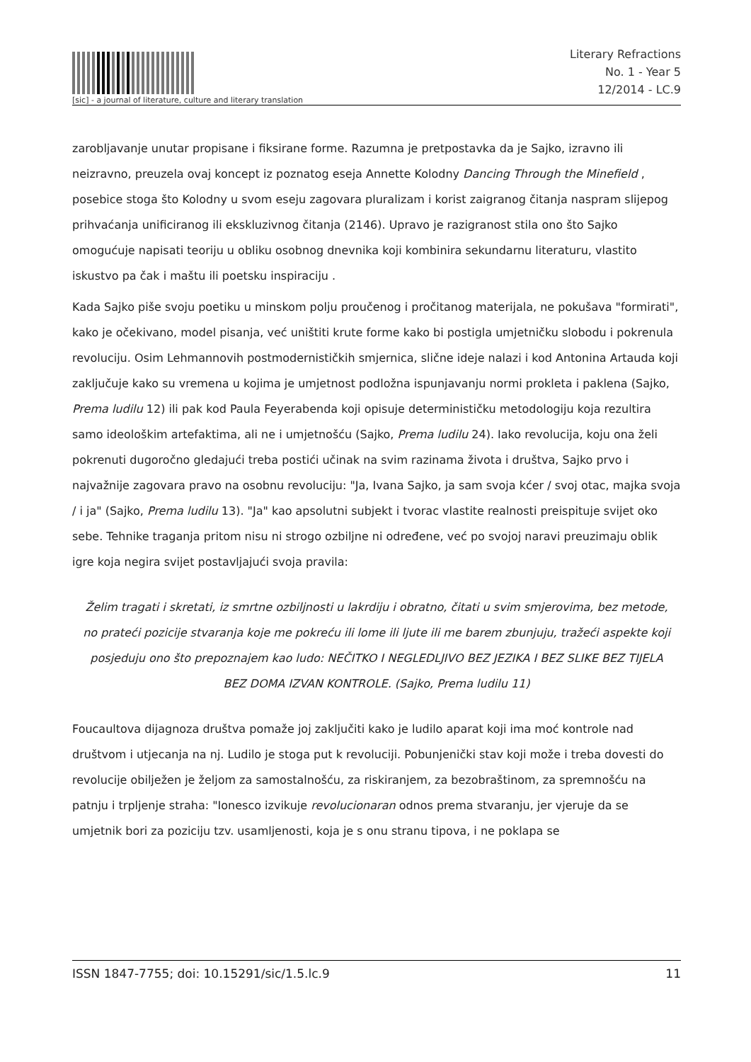[sic] - a journal of literature, culture and literary translation
Literary Refractions
No. 1 - Year 5
12/2014 - LC.9
zarobljavanje unutar propisane i fiksirane forme. Razumna je pretpostavka da je Sajko, izravno ili neizravno, preuzela ovaj koncept iz poznatog eseja Annette Kolodny Dancing Through the Minefield , posebice stoga što Kolodny u svom eseju zagovara pluralizam i korist zaigranog čitanja naspram slijepog prihvaćanja unificiranog ili ekskluzivnog čitanja (2146). Upravo je razigranost stila ono što Sajko omogućuje napisati teoriju u obliku osobnog dnevnika koji kombinira sekundarnu literaturu, vlastito iskustvo pa čak i maštu ili poetsku inspiraciju .
Kada Sajko piše svoju poetiku u minskom polju proučenog i pročitanog materijala, ne pokušava "formirati", kako je očekivano, model pisanja, već uništiti krute forme kako bi postigla umjetničku slobodu i pokrenula revoluciju. Osim Lehmannovih postmodernističkih smjernica, slične ideje nalazi i kod Antonina Artauda koji zaključuje kako su vremena u kojima je umjetnost podložna ispunjavanju normi prokleta i paklena (Sajko, Prema ludilu 12) ili pak kod Paula Feyerabenda koji opisuje determinističku metodologiju koja rezultira samo ideološkim artefaktima, ali ne i umjetnošću (Sajko, Prema ludilu 24). Iako revolucija, koju ona želi pokrenuti dugoročno gledajući treba postići učinak na svim razinama života i društva, Sajko prvo i najvažnije zagovara pravo na osobnu revoluciju: "Ja, Ivana Sajko, ja sam svoja kćer / svoj otac, majka svoja / i ja" (Sajko, Prema ludilu 13). "Ja" kao apsolutni subjekt i tvorac vlastite realnosti preispituje svijet oko sebe. Tehnike traganja pritom nisu ni strogo ozbiljne ni određene, već po svojoj naravi preuzimaju oblik igre koja negira svijet postavljajući svoja pravila:
Želim tragati i skretati, iz smrtne ozbiljnosti u lakrdiju i obratno, čitati u svim smjerovima, bez metode, no prateći pozicije stvaranja koje me pokreću ili lome ili ljute ili me barem zbunjuju, tražeći aspekte koji posjeduju ono što prepoznajem kao ludo: NEČITKO I NEGLEDLJIVO BEZ JEZIKA I BEZ SLIKE BEZ TIJELA BEZ DOMA IZVAN KONTROLE. (Sajko, Prema ludilu 11)
Foucaultova dijagnoza društva pomaže joj zaključiti kako je ludilo aparat koji ima moć kontrole nad društvom i utjecanja na nj. Ludilo je stoga put k revoluciji. Pobunjenički stav koji može i treba dovesti do revolucije obilježen je željom za samostalnošću, za riskiranjem, za bezobraštinom, za spremnošću na patnju i trpljenje straha: "Ionesco izvikuje revolucionaran odnos prema stvaranju, jer vjeruje da se umjetnik bori za poziciju tzv. usamljenosti, koja je s onu stranu tipova, i ne poklapa se
ISSN 1847-7755; doi: 10.15291/sic/1.5.lc.9 11